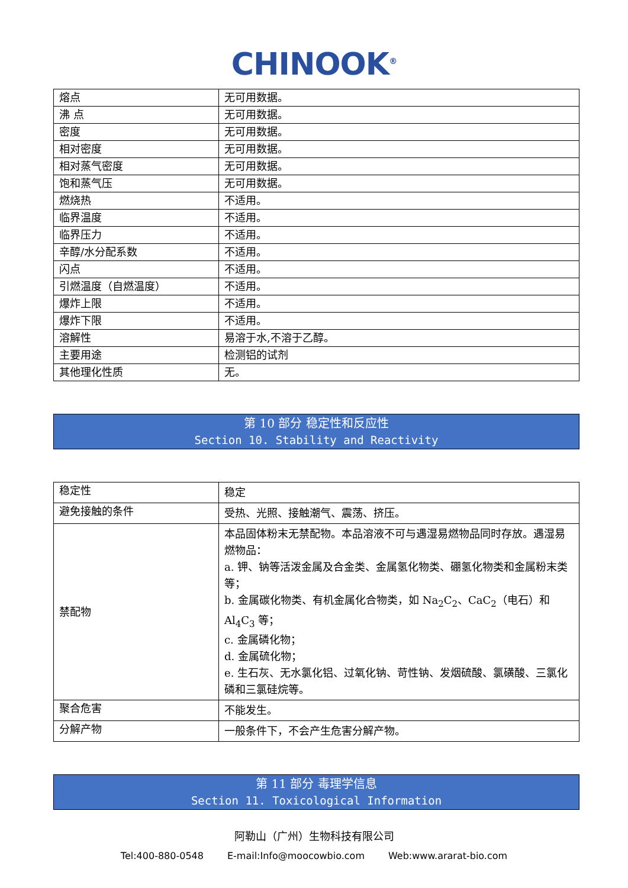CHINOOK<sup>®</sup>
| 熔点 | 无可用数据。 |
| 沸 点 | 无可用数据。 |
| 密度 | 无可用数据。 |
| 相对密度 | 无可用数据。 |
| 相对蒸气密度 | 无可用数据。 |
| 饱和蒸气压 | 无可用数据。 |
| 燃烧热 | 不适用。 |
| 临界温度 | 不适用。 |
| 临界压力 | 不适用。 |
| 辛醇/水分配系数 | 不适用。 |
| 闪点 | 不适用。 |
| 引燃温度（自燃温度） | 不适用。 |
| 爆炸上限 | 不适用。 |
| 爆炸下限 | 不适用。 |
| 溶解性 | 易溶于水,不溶于乙醇。 |
| 主要用途 | 检测铝的试剂 |
| 其他理化性质 | 无。 |
第 10 部分 稳定性和反应性
Section 10. Stability and Reactivity
| 稳定性 | 稳定 |
| 避免接触的条件 | 受热、光照、接触潮气、震荡、挤压。 |
| 禁配物 | 本品固体粉末无禁配物。本品溶液不可与遇湿易燃物品同时存放。遇湿易燃物品： a. 钾、钠等活泼金属及合金类、金属氢化物类、硼氢化物类和金属粉末类等； b. 金属碳化物类、有机金属化合物类，如 Na<sub>2</sub>C<sub>2</sub>、CaC<sub>2</sub>（电石）和 Al<sub>4</sub>C<sub>3</sub> 等； c. 金属磷化物； d. 金属硫化物； e. 生石灰、无水氯化铝、过氧化钠、苛性钠、发烟硫酸、氯磺酸、三氯化磷和三氯硅烷等。 |
| 聚合危害 | 不能发生。 |
| 分解产物 | 一般条件下，不会产生危害分解产物。 |
第 11 部分 毒理学信息
Section 11. Toxicological Information
阿勒山（广州）生物科技有限公司
Tel:400-880-0548 E-mail:Info@moocowbio.com Web:www.ararat-bio.com